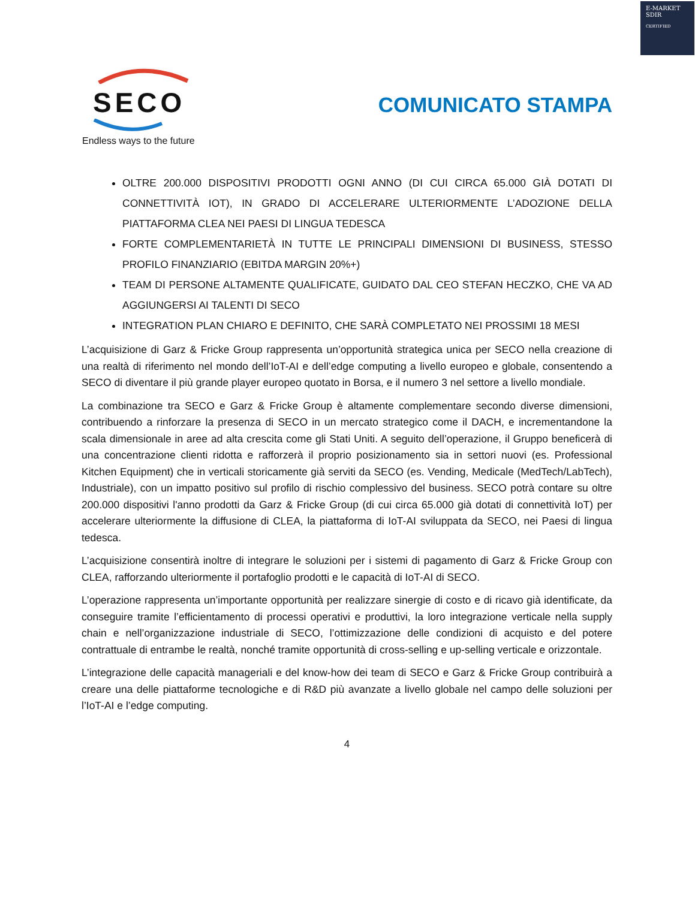E-MARKET
SDIR
CERTIFIED
SECO
COMUNICATO STAMPA
Endless ways to the future
OLTRE 200.000 DISPOSITIVI PRODOTTI OGNI ANNO (DI CUI CIRCA 65.000 GIÀ DOTATI DI CONNETTIVITÀ IOT), IN GRADO DI ACCELERARE ULTERIORMENTE L’ADOZIONE DELLA PIATTAFORMA CLEA NEI PAESI DI LINGUA TEDESCA
FORTE COMPLEMENTARIETÀ IN TUTTE LE PRINCIPALI DIMENSIONI DI BUSINESS, STESSO PROFILO FINANZIARIO (EBITDA MARGIN 20%+)
TEAM DI PERSONE ALTAMENTE QUALIFICATE, GUIDATO DAL CEO STEFAN HECZKO, CHE VA AD AGGIUNGERSI AI TALENTI DI SECO
INTEGRATION PLAN CHIARO E DEFINITO, CHE SARÀ COMPLETATO NEI PROSSIMI 18 MESI
L’acquisizione di Garz & Fricke Group rappresenta un’opportunità strategica unica per SECO nella creazione di una realtà di riferimento nel mondo dell’IoT-AI e dell’edge computing a livello europeo e globale, consentendo a SECO di diventare il più grande player europeo quotato in Borsa, e il numero 3 nel settore a livello mondiale.
La combinazione tra SECO e Garz & Fricke Group è altamente complementare secondo diverse dimensioni, contribuendo a rinforzare la presenza di SECO in un mercato strategico come il DACH, e incrementandone la scala dimensionale in aree ad alta crescita come gli Stati Uniti. A seguito dell’operazione, il Gruppo beneficerà di una concentrazione clienti ridotta e rafforzerà il proprio posizionamento sia in settori nuovi (es. Professional Kitchen Equipment) che in verticali storicamente già serviti da SECO (es. Vending, Medicale (MedTech/LabTech), Industriale), con un impatto positivo sul profilo di rischio complessivo del business. SECO potrà contare su oltre 200.000 dispositivi l'anno prodotti da Garz & Fricke Group (di cui circa 65.000 già dotati di connettività IoT) per accelerare ulteriormente la diffusione di CLEA, la piattaforma di IoT-AI sviluppata da SECO, nei Paesi di lingua tedesca.
L’acquisizione consentirà inoltre di integrare le soluzioni per i sistemi di pagamento di Garz & Fricke Group con CLEA, rafforzando ulteriormente il portafoglio prodotti e le capacità di IoT-AI di SECO.
L’operazione rappresenta un’importante opportunità per realizzare sinergie di costo e di ricavo già identificate, da conseguire tramite l’efficientamento di processi operativi e produttivi, la loro integrazione verticale nella supply chain e nell’organizzazione industriale di SECO, l’ottimizzazione delle condizioni di acquisto e del potere contrattuale di entrambe le realtà, nonché tramite opportunità di cross-selling e up-selling verticale e orizzontale.
L’integrazione delle capacità manageriali e del know-how dei team di SECO e Garz & Fricke Group contribuirà a creare una delle piattaforme tecnologiche e di R&D più avanzate a livello globale nel campo delle soluzioni per l’IoT-AI e l’edge computing.
4